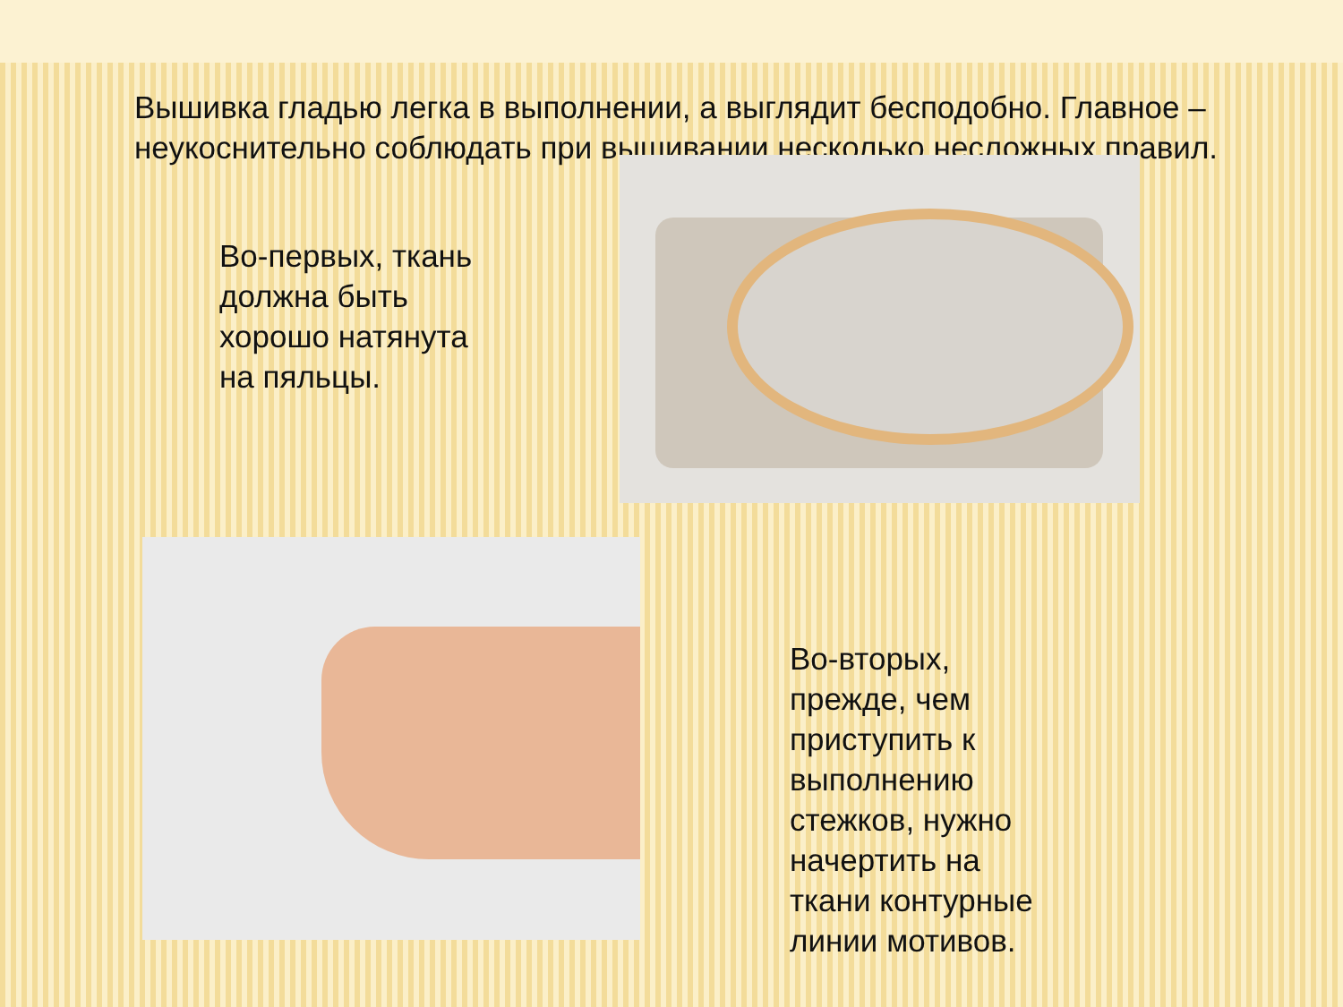Вышивка гладью легка в выполнении, а выглядит бесподобно. Главное – неукоснительно соблюдать при вышивании несколько несложных правил.
Во-первых, ткань должна быть хорошо натянута на пяльцы.
Во-вторых, прежде, чем приступить к выполнению стежков, нужно начертить на ткани контурные линии мотивов.